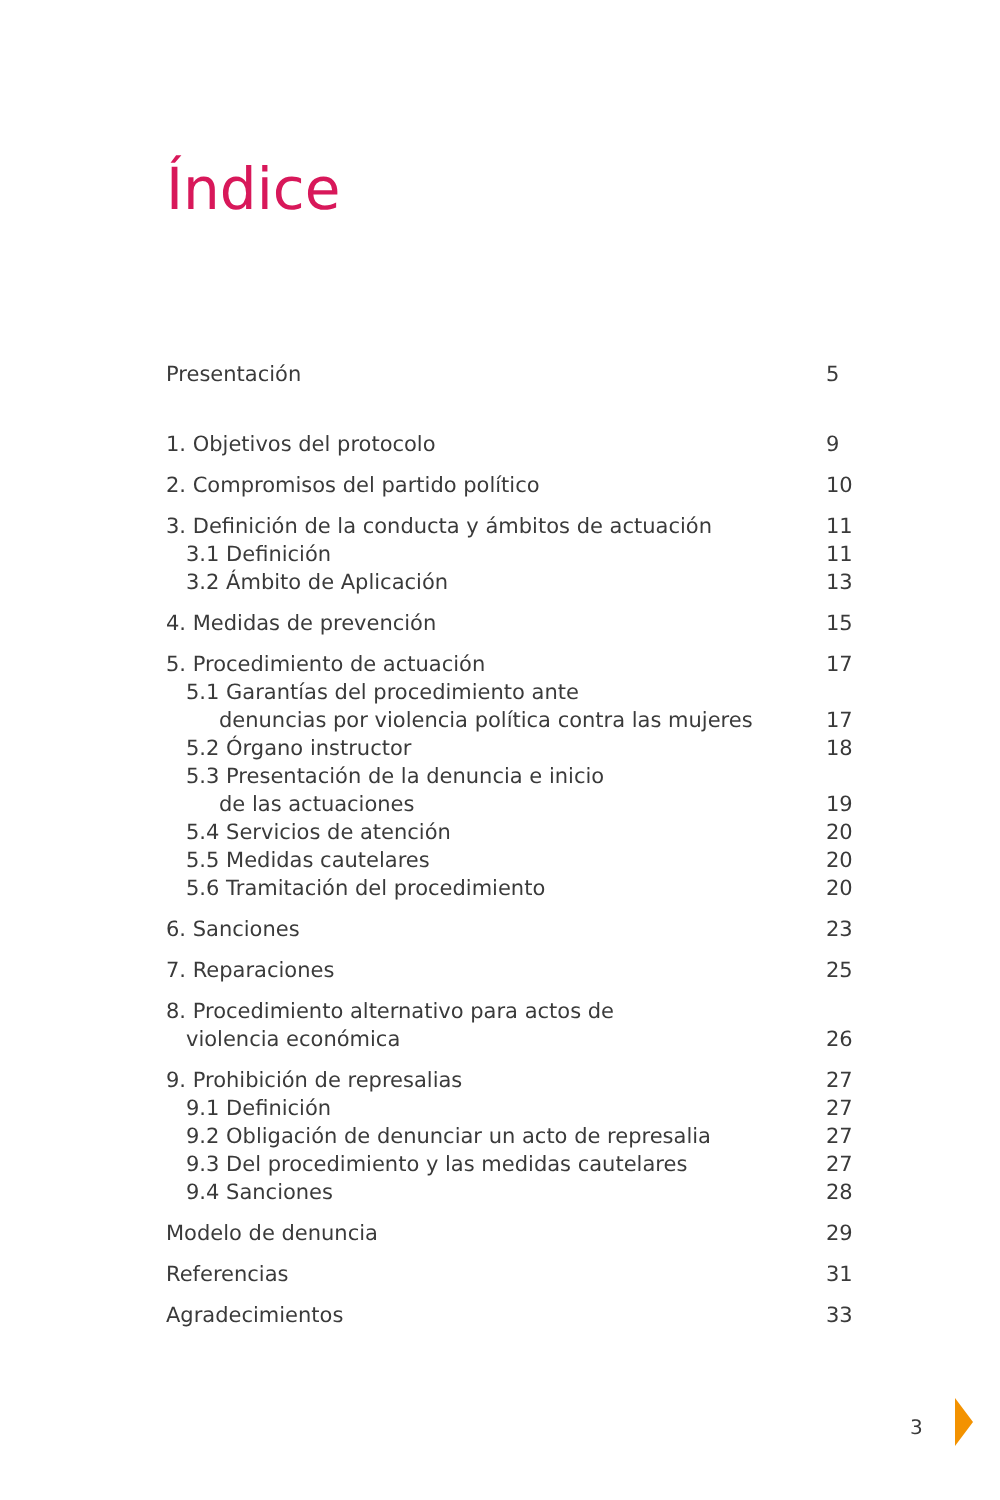Índice
Presentación 5
1. Objetivos del protocolo 9
2. Compromisos del partido político 10
3. Definición de la conducta y ámbitos de actuación 11
3.1 Definición 11
3.2 Ámbito de Aplicación 13
4. Medidas de prevención 15
5. Procedimiento de actuación 17
5.1 Garantías del procedimiento ante
denuncias por violencia política contra las mujeres 17
5.2 Órgano instructor 18
5.3 Presentación de la denuncia e inicio
de las actuaciones 19
5.4 Servicios de atención 20
5.5 Medidas cautelares 20
5.6 Tramitación del procedimiento 20
6. Sanciones 23
7. Reparaciones 25
8. Procedimiento alternativo para actos de
violencia económica 26
9. Prohibición de represalias 27
9.1 Definición 27
9.2 Obligación de denunciar un acto de represalia 27
9.3 Del procedimiento y las medidas cautelares 27
9.4 Sanciones 28
Modelo de denuncia 29
Referencias 31
Agradecimientos 33
3